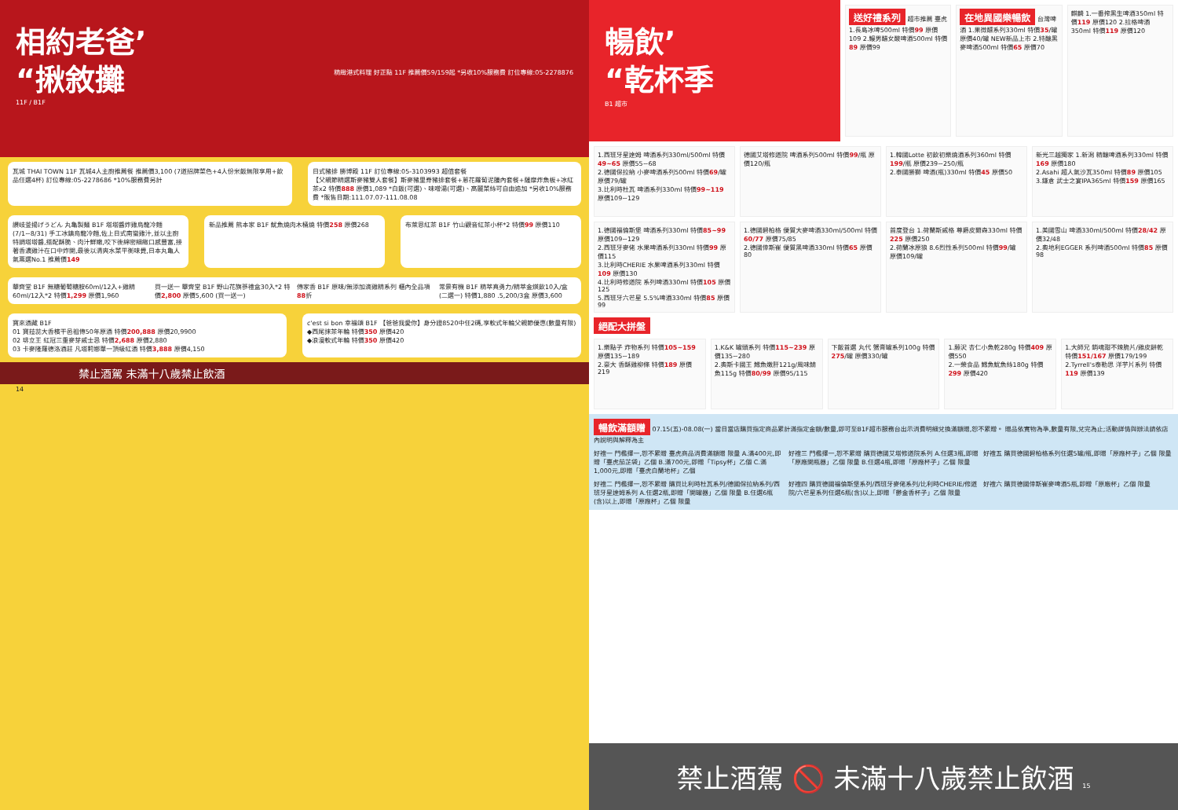相約老爸’
“揪敘攤
11F / B1F
精緻港式料理 好正點 11F 推薦價59/159起 *另收10%服務費 訂位專線:05-2278876
瓦城 THAI TOWN 11F 瓦城4人主廚推薦餐 推薦價3,100 (7道招牌菜色+4人份米飯無限享用+飲品任選4杯) 訂位專線:05-2278686 *10%服務費另計
日式豬排 勝博殿 11F 訂位專線:05-3103993 超值套餐
【父親節精選斯麥豬雙人套餐】斯麥豬里脊豬排套餐+蔥花蘿蔔泥腰內套餐+薩摩炸魚板+冰紅茶x2 特價888 原價1,089 *白飯(可選)、味噌湯(可選)、高麗菜絲可自由追加 *另收10%服務費 *販售日期:111.07.07-111.08.08
讃岐釜揚げうどん 丸亀製麺 B1F 塔塔醬炸雞烏龍冷麵(7/1~8/31) 手工冰鎮烏龍冷麵,佐上日式南蠻雞汁,並以主廚特調塔塔醬,搭配酥脆、肉汁鮮嫩,咬下後綿密細緻口感豐富,接著香濃雞汁在口中炸開,最後以清爽水菜平衡味覺,日本丸亀人氣票選No.1 推薦價149
新品推薦 熊本家 B1F 魷魚燒肉木桶燒 特價258 原價268
布萊恩紅茶 B1F 竹山觀音紅茶小杯*2 特價99 原價110
華齊堂 B1F 無糖葡萄糖胺60ml/12入+雞精60ml/12入*2 特價1,299 原價1,960
買一送一 華齊堂 B1F 野山花旗蔘禮盒30入*2 特價2,800 原價5,600 (買一送一)
傳家香 B1F 原味/無添加滴雞精系列 櫃內全品項88折
常景有機 B1F 精萃真勇力/精萃金煐飲10入/盒 (二選一) 特價1,880 .5,200/3盒 原價3,600
寶來酒藏 B1F
01 寶菈蕊大香檳干邑祖傳50年原酒 特價200,888 原價20,9900
02 琲立王 紅冠三重麥芽威士忌 特價2,688 原價2,880
03 卡麥隆羅德洛酒莊 凡塔莉娜單一頂級紅酒 特價3,888 原價4,150
c'est si bon 幸福頌 B1F 【爸爸我愛你】身分證8520中任2碼,享軟式年輪父親節優惠(數量有限)
◆西尾抹茶年輪 特價350 原價420
◆浪漫軟式年輪 特價350 原價420
禁止酒駕 未滿十八歲禁止飲酒
14
暢飲’
“乾杯季
B1 超市
送好禮系列 超市推薦 臺虎 1.長島冰啤500ml 特價99 原價109 2.鰻男醋女酸啤酒500ml 特價89 原價99
在地異國樂暢飲 台灣啤酒 1.果微醺系列330ml 特價35/罐 原價40/罐 NEW新品上市 2.特釀黑麥啤酒500ml 特價65 原價70
麒麟 1.一番搾黑生啤酒350ml 特價119 原價120 2.拉格啤酒350ml 特價119 原價120
1.西班牙星達姆 啤酒系列330ml/500ml 特價49~65 原價55~68
2.德國保拉納 小麥啤酒系列500ml 特價69/罐 原價79/罐
3.比利時杜瓦 啤酒系列330ml 特價99~119 原價109~129
德國艾塔修道院 啤酒系列500ml 特價99/瓶 原價120/瓶
1.韓國Lotte 初飲初樂燒酒系列360ml 特價199/瓶 原價239~250/瓶
2.泰國勝獅 啤酒(瓶)330ml 特價45 原價50
新光三越獨家 1.新潟 精釀啤酒系列330ml 特價169 原價180
2.Asahi 超人氣沙瓦350ml 特價89 原價105
3.鎌倉 武士之宴IPA365ml 特價159 原價165
1.德國福倫斯堡 啤酒系列330ml 特價85~99 原價109~129
2.西班牙麥佬 水果啤酒系列330ml 特價99 原價115
3.比利時CHERIE 水果啤酒系列330ml 特價109 原價130
4.比利時修道院 系列啤酒330ml 特價105 原價125
5.西班牙六芒星 5.5%啤酒330ml 特價85 原價99
1.德國碧柏格 優質大麥啤酒330ml/500ml 特價60/77 原價75/85
2.德國倖斯崔 優質黑啤酒330ml 特價65 原價80
首度登台 1.荷蘭斯威格 尊爵皮爾森330ml 特價225 原價250
2.荷蘭冰原狼 8.6烈性系列500ml 特價99/罐 原價109/罐
1.美國雪山 啤酒330ml/500ml 特價28/42 原價32/48
2.奧地利EGGER 系列啤酒500ml 特價85 原價98
絕配大拼盤
1.樂點子 炸物系列 特價105~159 原價135~189
2.豪大 香酥雞柳條 特價189 原價219
1.K&K 罐頭系列 特價115~239 原價135~280
2.奧斯卡國王 鱈魚嫩肝121g/風味鯖魚115g 特價80/99 原價95/115
下飯首選 丸代 蟹膏罐系列100g 特價275/罐 原價330/罐
1.藤沢 杏仁小魚乾280g 特價409 原價550
2.一榮食品 鱈魚魷魚絲180g 特價299 原價420
1.大師兄 銷魂甜不辣脆片/雞皮餅乾 特價151/167 原價179/199
2.Tyrrell's泰勒思 洋芋片系列 特價119 原價139
暢飲滿額贈 07.15(五)-08.08(一) 當日當店購買指定商品累計滿指定金額/數量,即可至B1F超市服務台出示消費明細兌換滿額贈,恕不累贈。 贈品依實物為準,數量有限,兌完為止;活動詳情與辦法請依店內說明與解釋為主
好禮一 門檻擇一,恕不累贈 臺虎商品消費滿額贈 限量 A.滿400元,即贈「臺虎茄芷袋」乙個 B.滿700元,即贈「Tipsy杯」乙個 C.滿1,000元,即贈「臺虎白蘭地杯」乙個
好禮三 門檻擇一,恕不累贈 購買德國艾塔修道院系列 A.任選3瓶,即贈「原廠開瓶器」乙個 限量 B.任選4瓶,即贈「原廠杯子」乙個 限量
好禮五 購買德國碧柏格系列任選5罐/瓶,即贈「原廠杯子」乙個 限量
好禮二 門檻擇一,恕不累贈 購買比利時杜瓦系列/德國保拉納系列/西班牙星達姆系列 A.任選2瓶,即贈「開罐器」乙個 限量 B.任選6瓶(含)以上,即贈「原廠杯」乙個 限量
好禮四 購買德國福倫斯堡系列/西班牙麥佬系列/比利時CHERIE/修道院/六芒星系列任選6瓶(含)以上,即贈「鬱金香杯子」乙個 限量
好禮六 購買德國倖斯崔麥啤酒5瓶,即贈「原廠杯」乙個 限量
禁止酒駕 🚫 未滿十八歲禁止飲酒 15